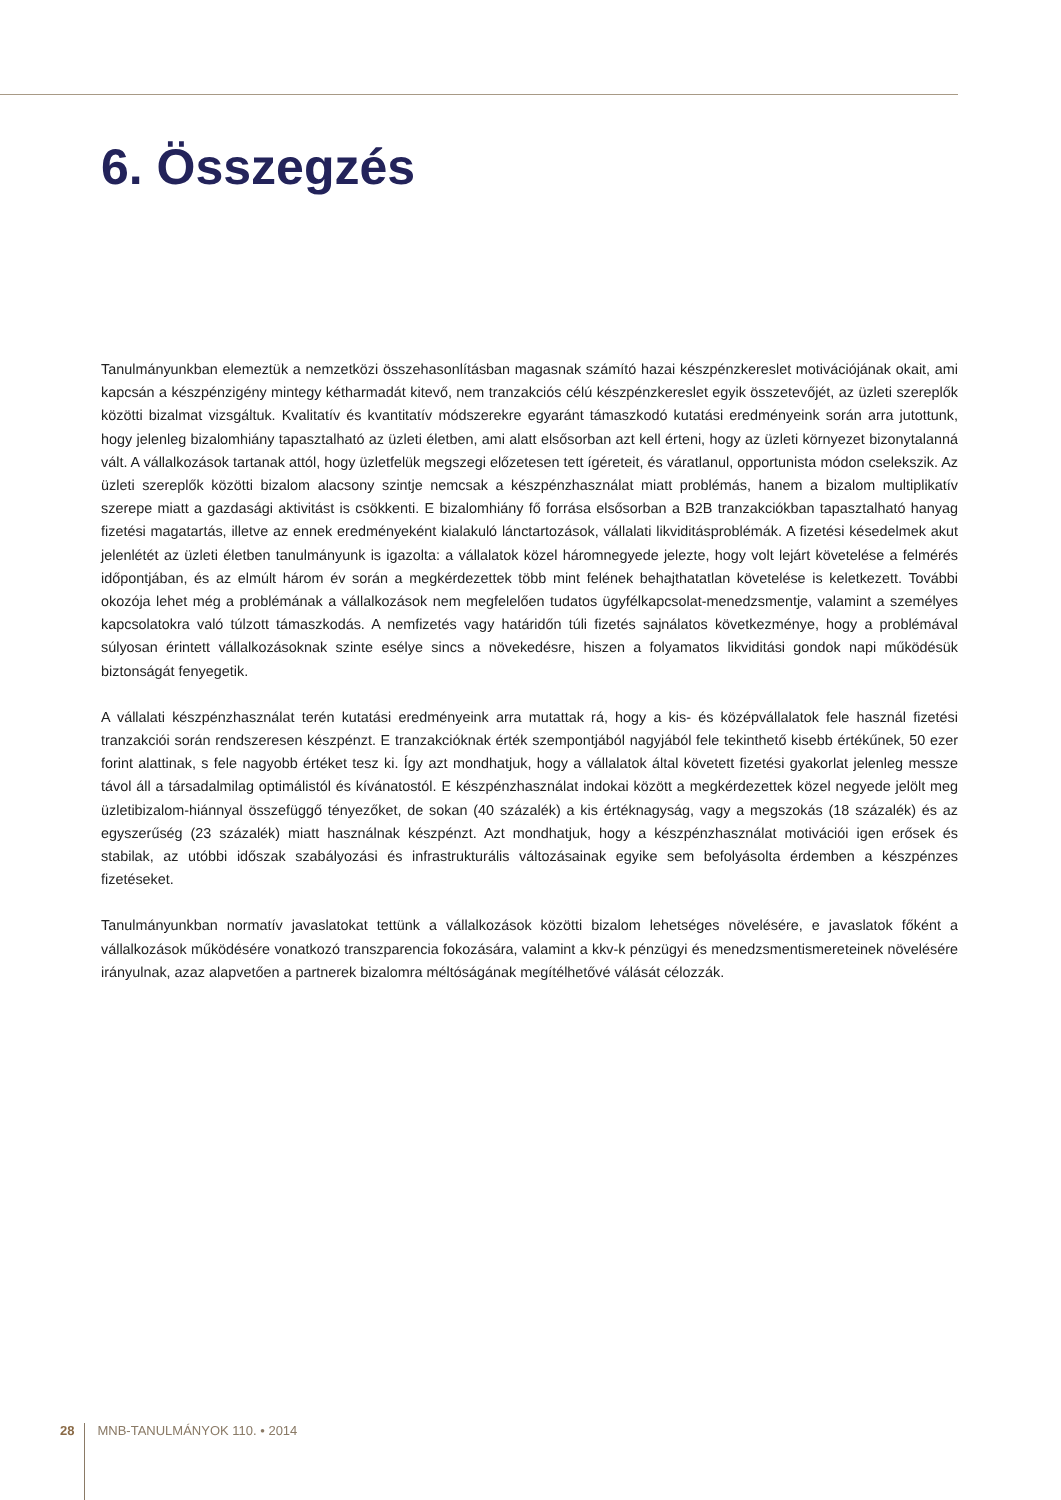6. Összegzés
Tanulmányunkban elemeztük a nemzetközi összehasonlításban magasnak számító hazai készpénzkereslet motivációjának okait, ami kapcsán a készpénzigény mintegy kétharmadát kitevő, nem tranzakciós célú készpénzkereslet egyik összetevőjét, az üzleti szereplők közötti bizalmat vizsgáltuk. Kvalitatív és kvantitatív módszerekre egyaránt támaszkodó kutatási eredményeink során arra jutottunk, hogy jelenleg bizalomhiány tapasztalható az üzleti életben, ami alatt elsősorban azt kell érteni, hogy az üzleti környezet bizonytalanná vált. A vállalkozások tartanak attól, hogy üzletfelük megszegi előzetesen tett ígéreteit, és váratlanul, opportunista módon cselekszik. Az üzleti szereplők közötti bizalom alacsony szintje nemcsak a készpénzhasználat miatt problémás, hanem a bizalom multiplikatív szerepe miatt a gazdasági aktivitást is csökkenti. E bizalomhiány fő forrása elsősorban a B2B tranzakciókban tapasztalható hanyag fizetési magatartás, illetve az ennek eredményeként kialakuló lánctartozások, vállalati likviditásproblémák. A fizetési késedelmek akut jelenlétét az üzleti életben tanulmányunk is igazolta: a vállalatok közel háromnegyede jelezte, hogy volt lejárt követelése a felmérés időpontjában, és az elmúlt három év során a megkérdezettek több mint felének behajthatatlan követelése is keletkezett. További okozója lehet még a problémának a vállalkozások nem megfelelően tudatos ügyfélkapcsolat-menedzsmentje, valamint a személyes kapcsolatokra való túlzott támaszkodás. A nemfizetés vagy határidőn túli fizetés sajnálatos következménye, hogy a problémával súlyosan érintett vállalkozásoknak szinte esélye sincs a növekedésre, hiszen a folyamatos likviditási gondok napi működésük biztonságát fenyegetik.
A vállalati készpénzhasználat terén kutatási eredményeink arra mutattak rá, hogy a kis- és középvállalatok fele használ fizetési tranzakciói során rendszeresen készpénzt. E tranzakcióknak érték szempontjából nagyjából fele tekinthető kisebb értékűnek, 50 ezer forint alattinak, s fele nagyobb értéket tesz ki. Így azt mondhatjuk, hogy a vállalatok által követett fizetési gyakorlat jelenleg messze távol áll a társadalmilag optimálistól és kívánatostól. E készpénzhasználat indokai között a megkérdezettek közel negyede jelölt meg üzletibizalom-hiánnyal összefüggő tényezőket, de sokan (40 százalék) a kis értéknagyság, vagy a megszokás (18 százalék) és az egyszerűség (23 százalék) miatt használnak készpénzt. Azt mondhatjuk, hogy a készpénzhasználat motivációi igen erősek és stabilak, az utóbbi időszak szabályozási és infrastrukturális változásainak egyike sem befolyásolta érdemben a készpénzes fizetéseket.
Tanulmányunkban normatív javaslatokat tettünk a vállalkozások közötti bizalom lehetséges növelésére, e javaslatok főként a vállalkozások működésére vonatkozó transzparencia fokozására, valamint a kkv-k pénzügyi és menedzsmentismereteinek növelésére irányulnak, azaz alapvetően a partnerek bizalomra méltóságának megítélhetővé válását célozzák.
28 MNB-TANULMÁNYOK 110. • 2014